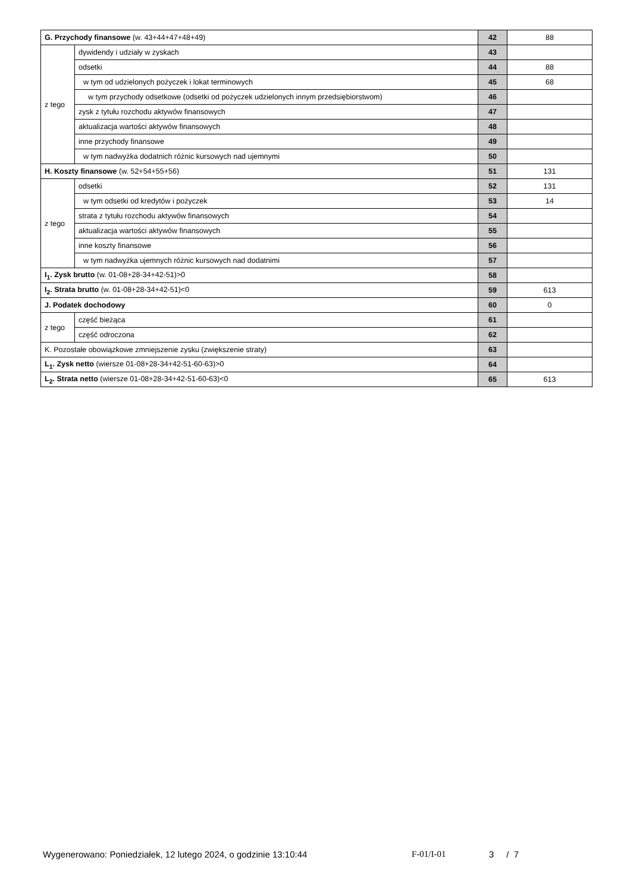| G. Przychody finansowe (w. 43+44+47+48+49) | | 42 | 88 |
| z tego | dywidendy i udziały w zyskach | 43 | |
| | odsetki | 44 | 88 |
| | w tym od udzielonych pożyczek i lokat terminowych | 45 | 68 |
| | w tym przychody odsetkowe (odsetki od pożyczek udzielonych innym przedsiębiorstwom) | 46 | |
| | zysk z tytułu rozchodu aktywów finansowych | 47 | |
| | aktualizacja wartości aktywów finansowych | 48 | |
| | inne przychody finansowe | 49 | |
| | w tym nadwyżka dodatnich różnic kursowych nad ujemnymi | 50 | |
| H. Koszty finansowe (w. 52+54+55+56) | | 51 | 131 |
| z tego | odsetki | 52 | 131 |
| | w tym odsetki od kredytów i pożyczek | 53 | 14 |
| | strata z tytułu rozchodu aktywów finansowych | 54 | |
| | aktualizacja wartości aktywów finansowych | 55 | |
| | inne koszty finansowe | 56 | |
| | w tym nadwyżka ujemnych różnic kursowych nad dodatnimi | 57 | |
| I<sub>1</sub>. Zysk brutto (w. 01-08+28-34+42-51)>0 | | 58 | |
| I<sub>2</sub>. Strata brutto (w. 01-08+28-34+42-51)<0 | | 59 | 613 |
| J. Podatek dochodowy | | 60 | 0 |
| z tego | część bieżąca | 61 | |
| | część odroczona | 62 | |
| K. Pozostałe obowiązkowe zmniejszenie zysku (zwiększenie straty) | | 63 | |
| L<sub>1</sub>. Zysk netto (wiersze 01-08+28-34+42-51-60-63)>0 | | 64 | |
| L<sub>2</sub>. Strata netto (wiersze 01-08+28-34+42-51-60-63)<0 | | 65 | 613 |
Wygenerowano: Poniedziałek, 12 lutego 2024, o godzinie 13:10:44 F-01/I-01 3 / 7